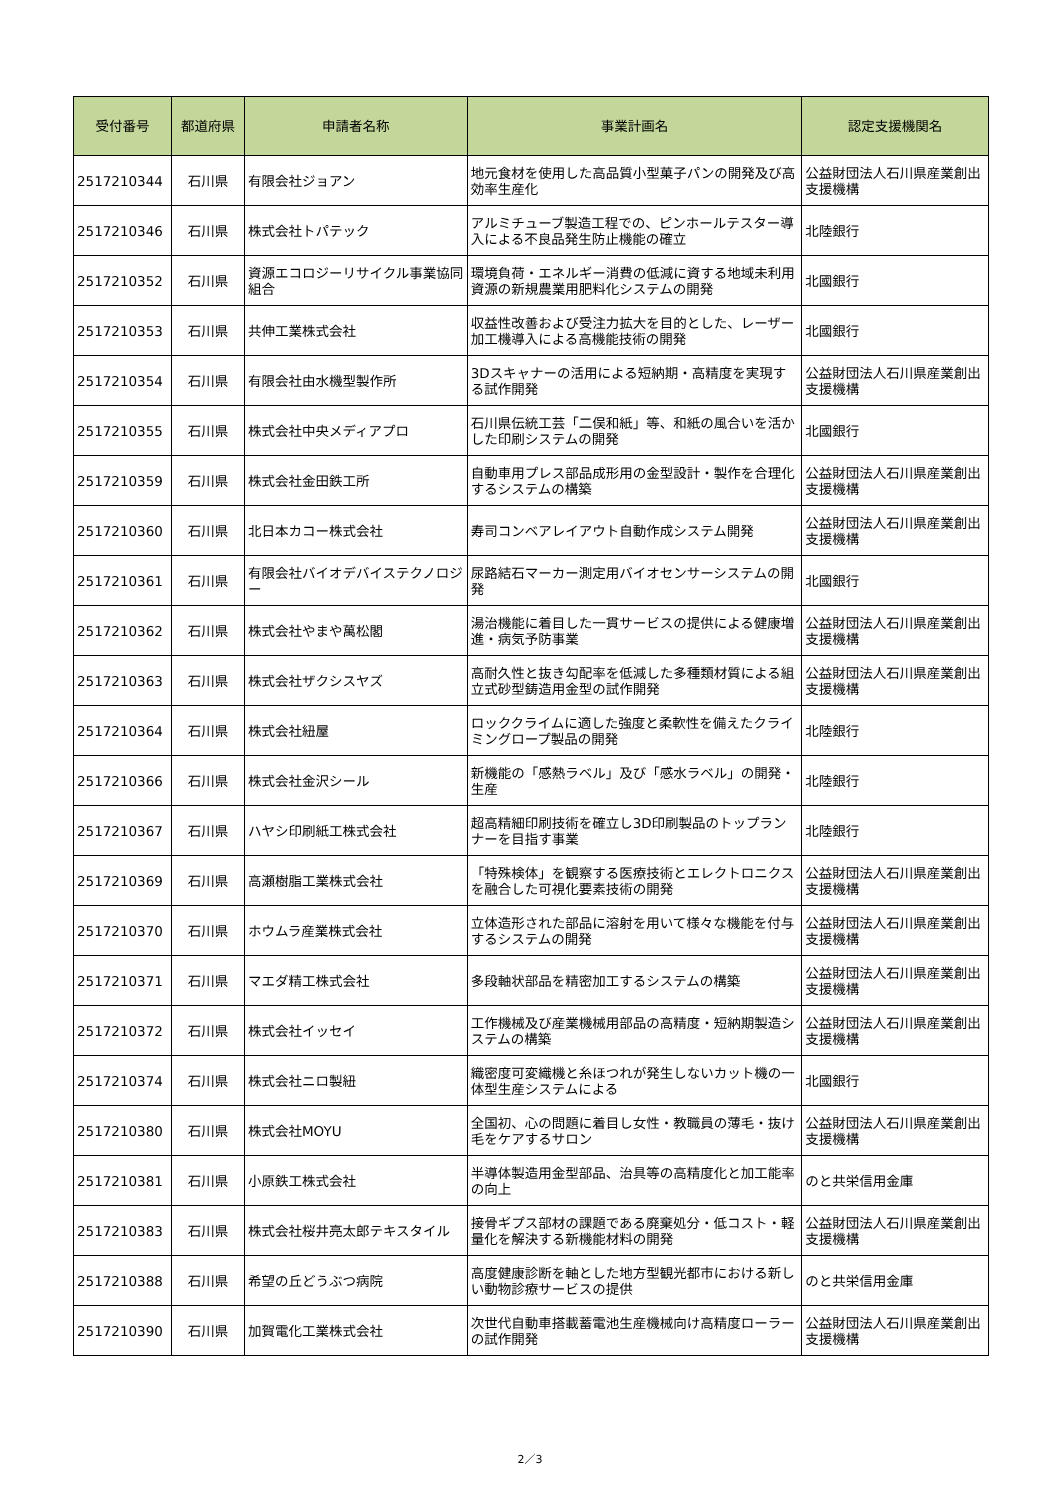| 受付番号 | 都道府県 | 申請者名称 | 事業計画名 | 認定支援機関名 |
| --- | --- | --- | --- | --- |
| 2517210344 | 石川県 | 有限会社ジョアン | 地元食材を使用した高品質小型菓子パンの開発及び高効率生産化 | 公益財団法人石川県産業創出支援機構 |
| 2517210346 | 石川県 | 株式会社トパテック | アルミチューブ製造工程での、ピンホールテスター導入による不良品発生防止機能の確立 | 北陸銀行 |
| 2517210352 | 石川県 | 資源エコロジーリサイクル事業協同組合 | 環境負荷・エネルギー消費の低減に資する地域未利用資源の新規農業用肥料化システムの開発 | 北國銀行 |
| 2517210353 | 石川県 | 共伸工業株式会社 | 収益性改善および受注力拡大を目的とした、レーザー加工機導入による高機能技術の開発 | 北國銀行 |
| 2517210354 | 石川県 | 有限会社由水機型製作所 | 3Dスキャナーの活用による短納期・高精度を実現する試作開発 | 公益財団法人石川県産業創出支援機構 |
| 2517210355 | 石川県 | 株式会社中央メディアプロ | 石川県伝統工芸「二俣和紙」等、和紙の風合いを活かした印刷システムの開発 | 北國銀行 |
| 2517210359 | 石川県 | 株式会社金田鉄工所 | 自動車用プレス部品成形用の金型設計・製作を合理化するシステムの構築 | 公益財団法人石川県産業創出支援機構 |
| 2517210360 | 石川県 | 北日本カコー株式会社 | 寿司コンベアレイアウト自動作成システム開発 | 公益財団法人石川県産業創出支援機構 |
| 2517210361 | 石川県 | 有限会社バイオデバイステクノロジー | 尿路結石マーカー測定用バイオセンサーシステムの開発 | 北國銀行 |
| 2517210362 | 石川県 | 株式会社やまや萬松閣 | 湯治機能に着目した一貫サービスの提供による健康増進・病気予防事業 | 公益財団法人石川県産業創出支援機構 |
| 2517210363 | 石川県 | 株式会社ザクシスヤズ | 高耐久性と抜き勾配率を低減した多種類材質による組立式砂型鋳造用金型の試作開発 | 公益財団法人石川県産業創出支援機構 |
| 2517210364 | 石川県 | 株式会社紐屋 | ロッククライムに適した強度と柔軟性を備えたクライミングロープ製品の開発 | 北陸銀行 |
| 2517210366 | 石川県 | 株式会社金沢シール | 新機能の「感熱ラベル」及び「感水ラベル」の開発・生産 | 北陸銀行 |
| 2517210367 | 石川県 | ハヤシ印刷紙工株式会社 | 超高精細印刷技術を確立し3D印刷製品のトップランナーを目指す事業 | 北陸銀行 |
| 2517210369 | 石川県 | 高瀬樹脂工業株式会社 | 「特殊検体」を観察する医療技術とエレクトロニクスを融合した可視化要素技術の開発 | 公益財団法人石川県産業創出支援機構 |
| 2517210370 | 石川県 | ホウムラ産業株式会社 | 立体造形された部品に溶射を用いて様々な機能を付与するシステムの開発 | 公益財団法人石川県産業創出支援機構 |
| 2517210371 | 石川県 | マエダ精工株式会社 | 多段軸状部品を精密加工するシステムの構築 | 公益財団法人石川県産業創出支援機構 |
| 2517210372 | 石川県 | 株式会社イッセイ | 工作機械及び産業機械用部品の高精度・短納期製造システムの構築 | 公益財団法人石川県産業創出支援機構 |
| 2517210374 | 石川県 | 株式会社ニロ製紐 | 織密度可変織機と糸ほつれが発生しないカット機の一体型生産システムによる | 北國銀行 |
| 2517210380 | 石川県 | 株式会社MOYU | 全国初、心の問題に着目し女性・教職員の薄毛・抜け毛をケアするサロン | 公益財団法人石川県産業創出支援機構 |
| 2517210381 | 石川県 | 小原鉄工株式会社 | 半導体製造用金型部品、治具等の高精度化と加工能率の向上 | のと共栄信用金庫 |
| 2517210383 | 石川県 | 株式会社桜井亮太郎テキスタイル | 接骨ギプス部材の課題である廃棄処分・低コスト・軽量化を解決する新機能材料の開発 | 公益財団法人石川県産業創出支援機構 |
| 2517210388 | 石川県 | 希望の丘どうぶつ病院 | 高度健康診断を軸とした地方型観光都市における新しい動物診療サービスの提供 | のと共栄信用金庫 |
| 2517210390 | 石川県 | 加賀電化工業株式会社 | 次世代自動車搭載蓄電池生産機械向け高精度ローラーの試作開発 | 公益財団法人石川県産業創出支援機構 |
2／3